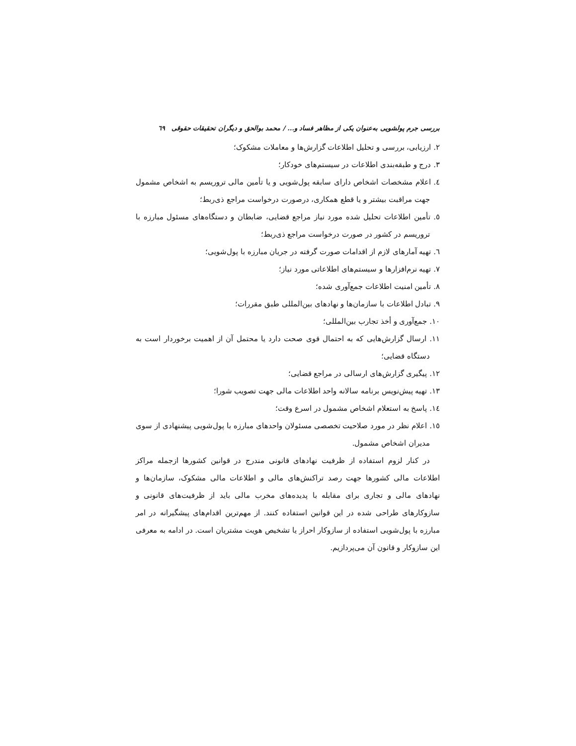بررسی جرم پولشویی به‌عنوان یکی از مظاهر فساد و... / محمد بوالحق و دیگران تحقیقات حقوقی ٦٩
۲. ارزیابی، بررسی و تحلیل اطلاعات گزارش‌ها و معاملات مشکوک؛
۳. درج و طبقه‌بندی اطلاعات در سیستم‌های خودکار؛
٤. اعلام مشخصات اشخاص دارای سابقه پول‌شویی و یا تأمین مالی تروریسم به اشخاص مشمول جهت مراقبت بیشتر و یا قطع همکاری، درصورت درخواست مراجع ذی‌ربط؛
٥. تأمین اطلاعات تحلیل شده مورد نیاز مراجع قضایی، ضابطان و دستگاه‌های مسئول مبارزه با تروریسم در کشور در صورت درخواست مراجع ذی‌ربط؛
٦. تهیه آمارهای لازم از اقدامات صورت گرفته در جریان مبارزه با پول‌شویی؛
۷. تهیه نرم‌افزارها و سیستم‌های اطلاعاتی مورد نیاز؛
۸. تأمین امنیت اطلاعات جمع‌آوری شده؛
۹. تبادل اطلاعات با سازمان‌ها و نهادهای بین‌المللی طبق مقررات؛
۱۰. جمع‌آوری و أخذ تجارب بین‌المللی؛
۱۱. ارسال گزارش‌هایی که به احتمال قوی صحت دارد یا محتمل آن از اهمیت برخوردار است به دستگاه قضایی؛
۱۲. پیگیری گزارش‌های ارسالی در مراجع قضایی؛
۱۳. تهیه پیش‌نویس برنامه سالانه واحد اطلاعات مالی جهت تصویب شورا؛
١٤. پاسخ به استعلام اشخاص مشمول در اسرع وقت؛
۱٥. اعلام نظر در مورد صلاحیت تخصصی مسئولان واحدهای مبارزه با پول‌شویی پیشنهادی از سوی مدیران اشخاص مشمول.
در کنار لزوم استفاده از ظرفیت نهادهای قانونی مندرج در قوانین کشورها ازجمله مراکز اطلاعات مالی کشورها جهت رصد تراکنش‌های مالی و اطلاعات مالی مشکوک، سازمان‌ها و نهادهای مالی و تجاری برای مقابله با پدیده‌های مخرب مالی باید از ظرفیت‌های قانونی و سازوکارهای طراحی شده در این قوانین استفاده کنند. از مهم‌ترین اقدام‌های پیشگیرانه در امر مبارزه با پول‌شویی استفاده از سازوکار احراز یا تشخیص هویت مشتریان است. در ادامه به معرفی این سازوکار و قانون آن می‌پردازیم.